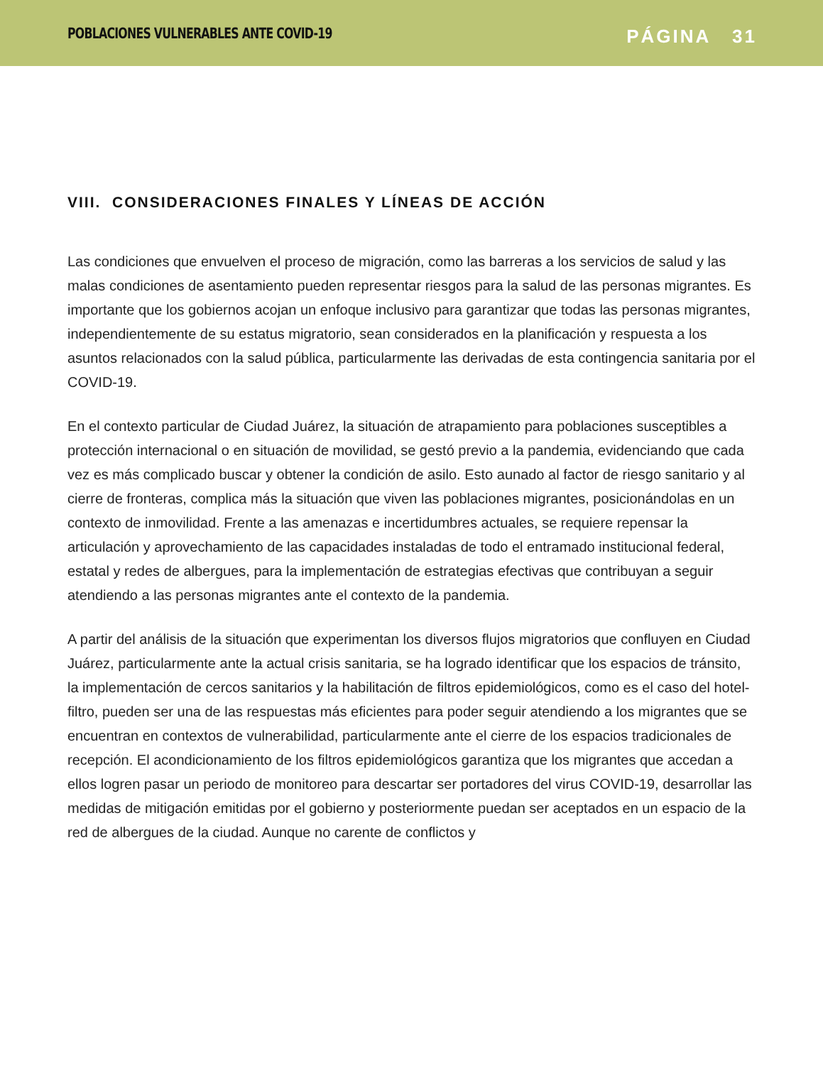POBLACIONES VULNERABLES ANTE COVID-19
PÁGINA 31
VIII. CONSIDERACIONES FINALES Y LÍNEAS DE ACCIÓN
Las condiciones que envuelven el proceso de migración, como las barreras a los servicios de salud y las malas condiciones de asentamiento pueden representar riesgos para la salud de las personas migrantes. Es importante que los gobiernos acojan un enfoque inclusivo para garantizar que todas las personas migrantes, independientemente de su estatus migratorio, sean considerados en la planificación y respuesta a los asuntos relacionados con la salud pública, particularmente las derivadas de esta contingencia sanitaria por el COVID-19.
En el contexto particular de Ciudad Juárez, la situación de atrapamiento para poblaciones susceptibles a protección internacional o en situación de movilidad, se gestó previo a la pandemia, evidenciando que cada vez es más complicado buscar y obtener la condición de asilo. Esto aunado al factor de riesgo sanitario y al cierre de fronteras, complica más la situación que viven las poblaciones migrantes, posicionándolas en un contexto de inmovilidad. Frente a las amenazas e incertidumbres actuales, se requiere repensar la articulación y aprovechamiento de las capacidades instaladas de todo el entramado institucional federal, estatal y redes de albergues, para la implementación de estrategias efectivas que contribuyan a seguir atendiendo a las personas migrantes ante el contexto de la pandemia.
A partir del análisis de la situación que experimentan los diversos flujos migratorios que confluyen en Ciudad Juárez, particularmente ante la actual crisis sanitaria, se ha logrado identificar que los espacios de tránsito, la implementación de cercos sanitarios y la habilitación de filtros epidemiológicos, como es el caso del hotel-filtro, pueden ser una de las respuestas más eficientes para poder seguir atendiendo a los migrantes que se encuentran en contextos de vulnerabilidad, particularmente ante el cierre de los espacios tradicionales de recepción. El acondicionamiento de los filtros epidemiológicos garantiza que los migrantes que accedan a ellos logren pasar un periodo de monitoreo para descartar ser portadores del virus COVID-19, desarrollar las medidas de mitigación emitidas por el gobierno y posteriormente puedan ser aceptados en un espacio de la red de albergues de la ciudad. Aunque no carente de conflictos y